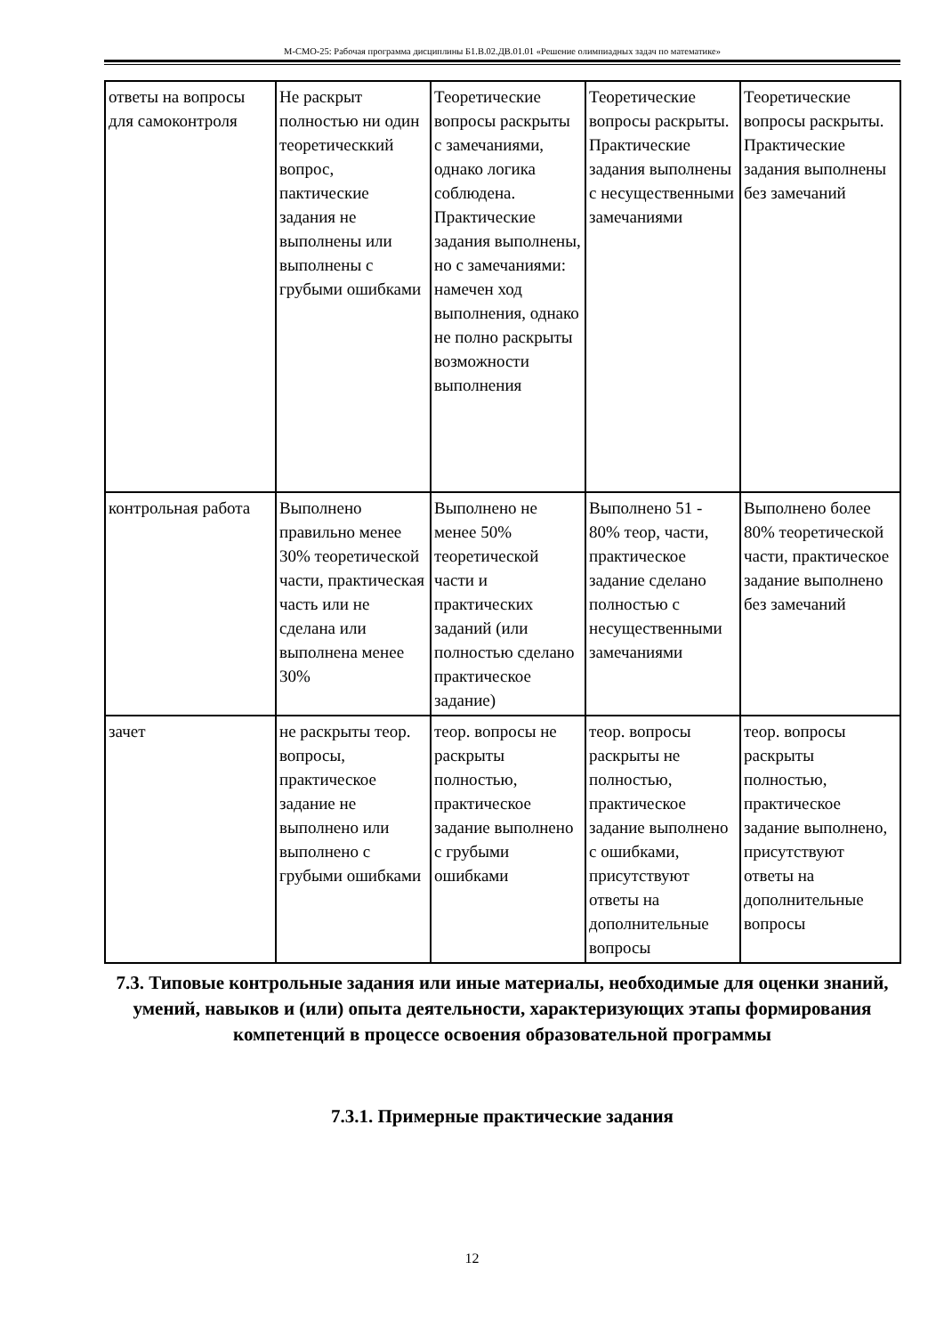М-СМО-25: Рабочая программа дисциплины Б1.В.02.ДВ.01.01 «Решение олимпиадных задач по математике»
| ответы на вопросы для самоконтроля | Не раскрыт полностью ни один теоретическкий вопрос, пактические задания не выполнены или выполнены с грубыми ошибками | Теоретические вопросы раскрыты с замечаниями, однако логика соблюдена. Практические задания выполнены, но с замечаниями: намечен ход выполнения, однако не полно раскрыты возможности выполнения | Теоретические вопросы раскрыты. Практические задания выполнены с несущественными замечаниями | Теоретические вопросы раскрыты. Практические задания выполнены без замечаний |
| контрольная работа | Выполнено правильно менее 30% теоретической части, практическая часть или не сделана или выполнена менее 30% | Выполнено не менее 50% теоретической части и практических заданий (или полностью сделано практическое задание) | Выполнено 51 - 80% теор, части, практическое задание сделано полностью с несущественными замечаниями | Выполнено более 80% теоретической части, практическое задание выполнено без замечаний |
| зачет | не раскрыты теор. вопросы, практическое задание не выполнено или выполнено с грубыми ошибками | теор. вопросы не раскрыты полностью, практическое задание выполнено с грубыми ошибками | теор. вопросы раскрыты не полностью, практическое задание выполнено с ошибками, присутствуют ответы на дополнительные вопросы | теор. вопросы раскрыты полностью, практическое задание выполнено, присутствуют ответы на дополнительные вопросы |
7.3. Типовые контрольные задания или иные материалы, необходимые для оценки знаний, умений, навыков и (или) опыта деятельности, характеризующих этапы формирования компетенций в процессе освоения образовательной программы
7.3.1. Примерные практические задания
12